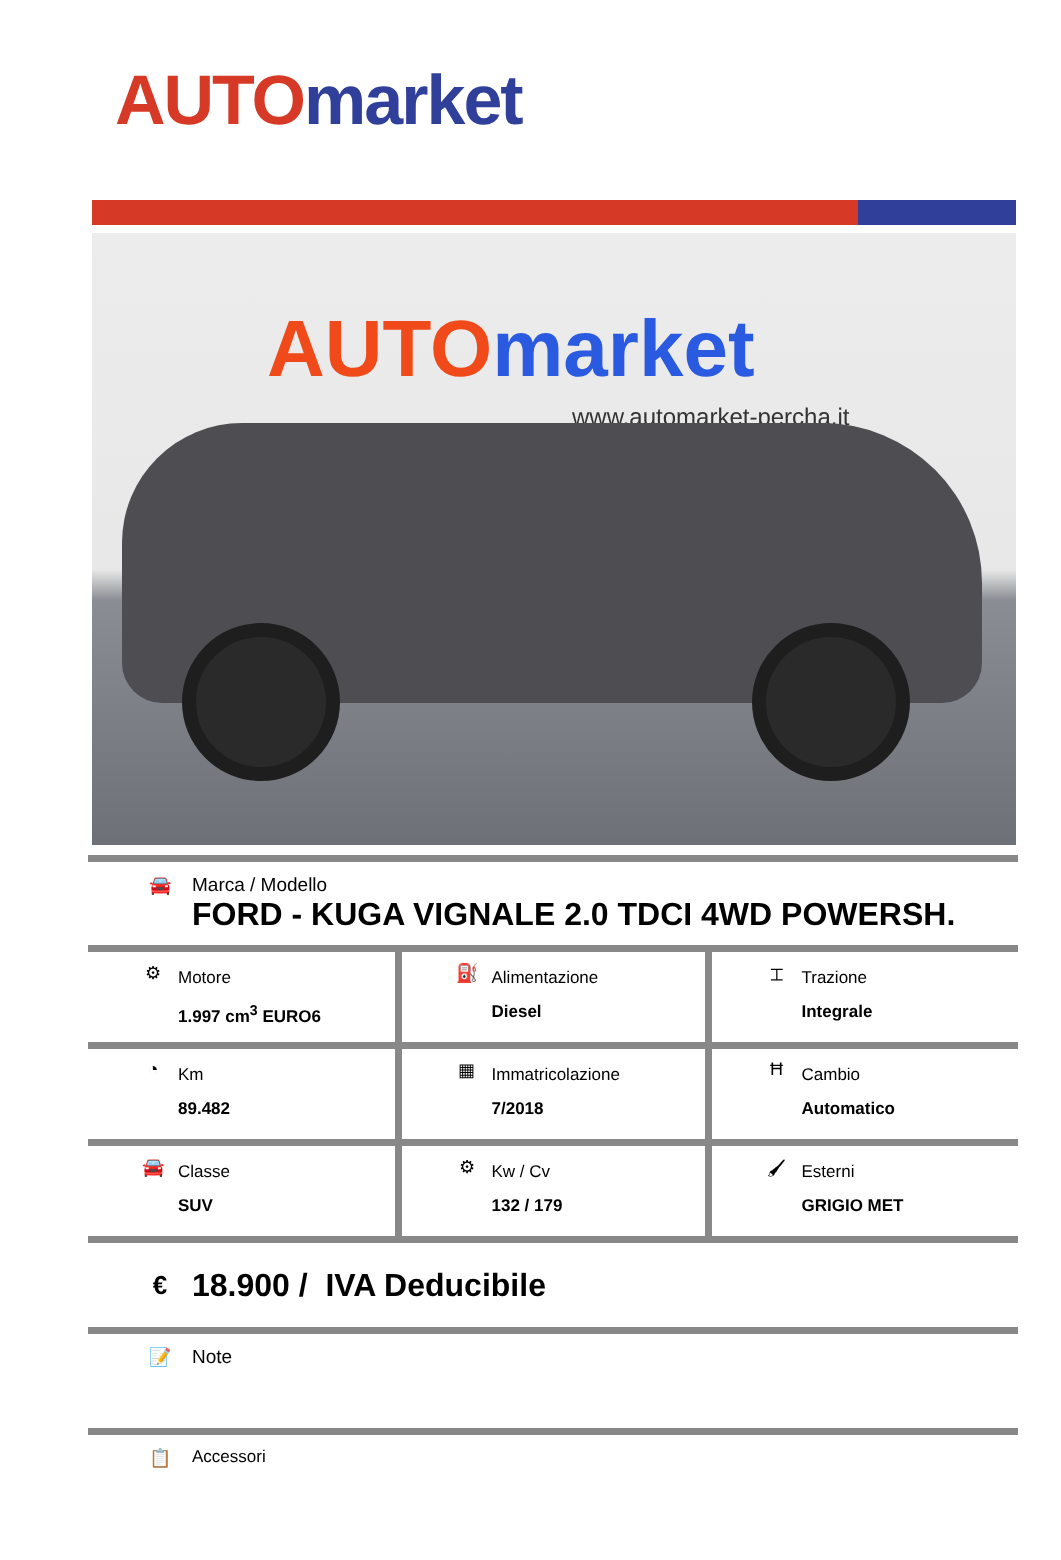AUTO market
AUTO market
www.automarket-percha.it
🚘 Marca / Modello
FORD - KUGA VIGNALE 2.0 TDCI 4WD POWERSH.
| ⚙ Motore 1.997 cm<sup>3</sup> EURO6 | ⛽ Alimentazione Diesel | ⌶ Trazione Integrale |
| ◔ Km 89.482 | ▦ Immatricolazione 7/2018 | Ħ Cambio Automatico |
| 🚘 Classe SUV | ⚙ Kw / Cv 132 / 179 | 🖌 Esterni GRIGIO MET |
€
18.900 / IVA Deducibile
📝 Note
📋 Accessori